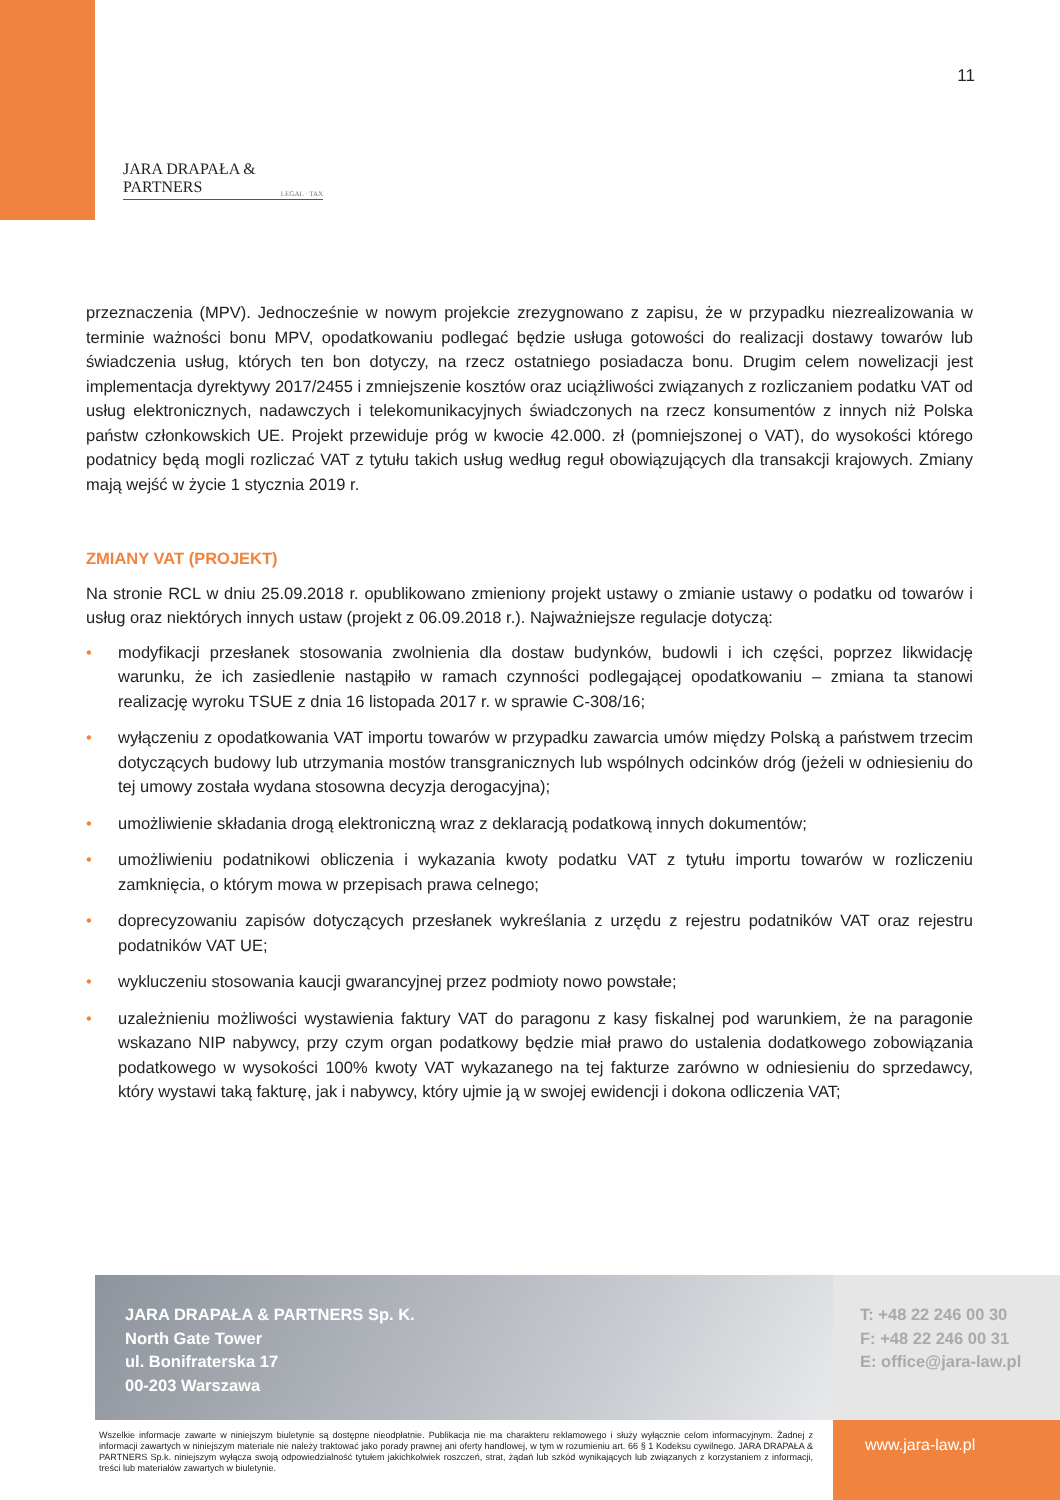11
JARA DRAPAŁA & PARTNERS
LEGAL · TAX
przeznaczenia (MPV). Jednocześnie w nowym projekcie zrezygnowano z zapisu, że w przypadku niezrealizowania w terminie ważności bonu MPV, opodatkowaniu podlegać będzie usługa gotowości do realizacji dostawy towarów lub świadczenia usług, których ten bon dotyczy, na rzecz ostatniego posiadacza bonu. Drugim celem nowelizacji jest implementacja dyrektywy 2017/2455 i zmniejszenie kosztów oraz uciążliwości związanych z rozliczaniem podatku VAT od usług elektronicznych, nadawczych i telekomunikacyjnych świadczonych na rzecz konsumentów z innych niż Polska państw członkowskich UE. Projekt przewiduje próg w kwocie 42.000. zł (pomniejszonej o VAT), do wysokości którego podatnicy będą mogli rozliczać VAT z tytułu takich usług według reguł obowiązujących dla transakcji krajowych. Zmiany mają wejść w życie 1 stycznia 2019 r.
ZMIANY VAT (PROJEKT)
Na stronie RCL w dniu 25.09.2018 r. opublikowano zmieniony projekt ustawy o zmianie ustawy o podatku od towarów i usług oraz niektórych innych ustaw (projekt z 06.09.2018 r.). Najważniejsze regulacje dotyczą:
• modyfikacji przesłanek stosowania zwolnienia dla dostaw budynków, budowli i ich części, poprzez likwidację warunku, że ich zasiedlenie nastąpiło w ramach czynności podlegającej opodatkowaniu – zmiana ta stanowi realizację wyroku TSUE z dnia 16 listopada 2017 r. w sprawie C-308/16;
• wyłączeniu z opodatkowania VAT importu towarów w przypadku zawarcia umów między Polską a państwem trzecim dotyczących budowy lub utrzymania mostów transgranicznych lub wspólnych odcinków dróg (jeżeli w odniesieniu do tej umowy została wydana stosowna decyzja derogacyjna);
• umożliwienie składania drogą elektroniczną wraz z deklaracją podatkową innych dokumentów;
• umożliwieniu podatnikowi obliczenia i wykazania kwoty podatku VAT z tytułu importu towarów w rozliczeniu zamknięcia, o którym mowa w przepisach prawa celnego;
• doprecyzowaniu zapisów dotyczących przesłanek wykreślania z urzędu z rejestru podatników VAT oraz rejestru podatników VAT UE;
• wykluczeniu stosowania kaucji gwarancyjnej przez podmioty nowo powstałe;
• uzależnieniu możliwości wystawienia faktury VAT do paragonu z kasy fiskalnej pod warunkiem, że na paragonie wskazano NIP nabywcy, przy czym organ podatkowy będzie miał prawo do ustalenia dodatkowego zobowiązania podatkowego w wysokości 100% kwoty VAT wykazanego na tej fakturze zarówno w odniesieniu do sprzedawcy, który wystawi taką fakturę, jak i nabywcy, który ujmie ją w swojej ewidencji i dokona odliczenia VAT;
JARA DRAPAŁA & PARTNERS Sp. K.
North Gate Tower
ul. Bonifraterska 17
00-203 Warszawa
T: +48 22 246 00 30
F: +48 22 246 00 31
E: office@jara-law.pl
Wszelkie informacje zawarte w niniejszym biuletynie są dostępne nieodpłatnie. Publikacja nie ma charakteru reklamowego i służy wyłącznie celom informacyjnym. Żadnej z informacji zawartych w niniejszym materiale nie należy traktować jako porady prawnej ani oferty handlowej, w tym w rozumieniu art. 66 § 1 Kodeksu cywilnego. JARA DRAPAŁA & PARTNERS Sp.k. niniejszym wyłącza swoją odpowiedzialność tytułem jakichkolwiek roszczeń, strat, żądań lub szkód wynikających lub związanych z korzystaniem z informacji, treści lub materiałów zawartych w biuletynie.
www.jara-law.pl